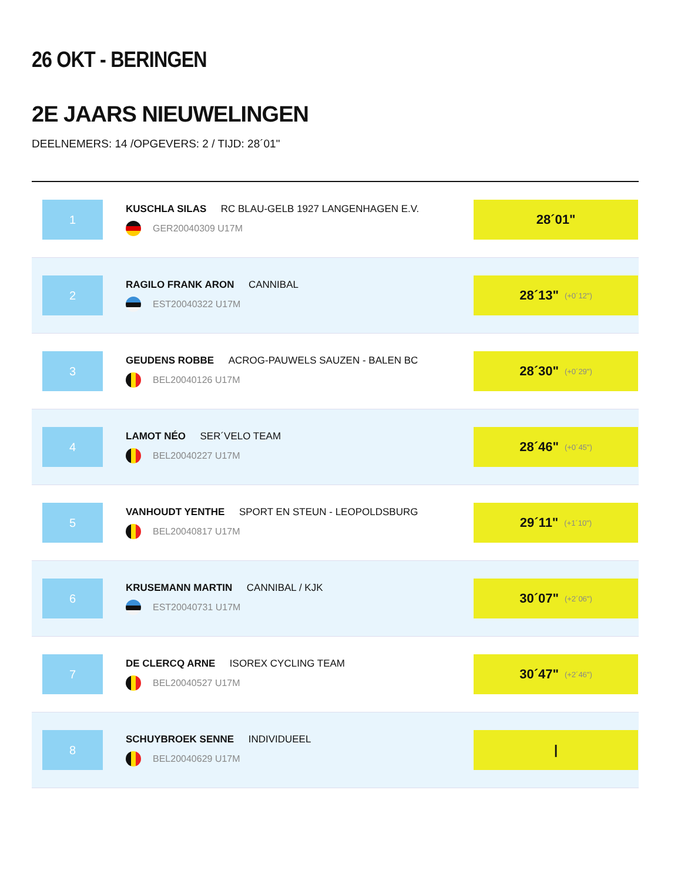26 OKT - BERINGEN
2E JAARS NIEUWELINGEN
DEELNEMERS: 14 /OPGEVERS: 2 / TIJD: 28´01"
| 1 | KUSCHLA SILAS RC BLAU-GELB 1927 LANGENHAGEN E.V. GER20040309 U17M | 28´01" |
| 2 | RAGILO FRANK ARON CANNIBAL EST20040322 U17M | 28´13" (+0´12") |
| 3 | GEUDENS ROBBE ACROG-PAUWELS SAUZEN - BALEN BC BEL20040126 U17M | 28´30" (+0´29") |
| 4 | LAMOT NÉO SER´VELO TEAM BEL20040227 U17M | 28´46" (+0´45") |
| 5 | VANHOUDT YENTHE SPORT EN STEUN - LEOPOLDSBURG BEL20040817 U17M | 29´11" (+1´10") |
| 6 | KRUSEMANN MARTIN CANNIBAL / KJK EST20040731 U17M | 30´07" (+2´06") |
| 7 | DE CLERCQ ARNE ISOREX CYCLING TEAM BEL20040527 U17M | 30´47" (+2´46") |
| 8 | SCHUYBROEK SENNE INDIVIDUEEL BEL20040629 U17M | / |